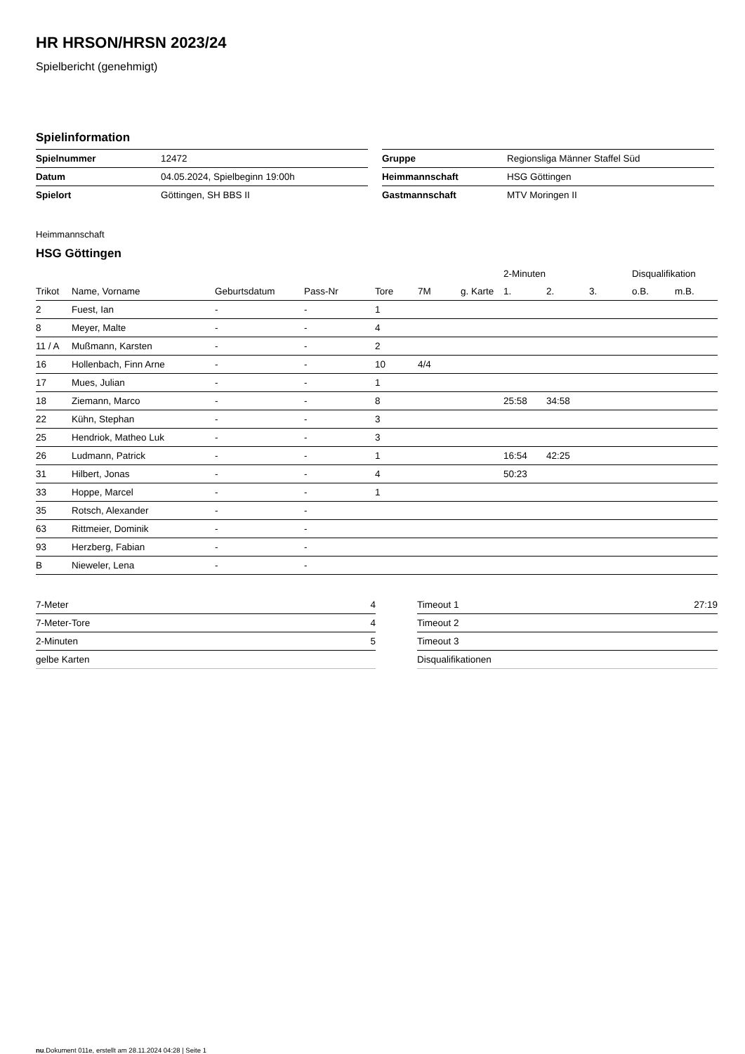HR HRSON/HRSN 2023/24
Spielbericht (genehmigt)
Spielinformation
| Spielnummer | 12472 |
| Datum | 04.05.2024, Spielbeginn 19:00h |
| Spielort | Göttingen, SH BBS II |
| Gruppe | Regionsliga Männer Staffel Süd |
| Heimmannschaft | HSG Göttingen |
| Gastmannschaft | MTV Moringen II |
Heimmannschaft
HSG Göttingen
| | | | | | | | 2-Minuten | | | Disqualifikation | |
| --- | --- | --- | --- | --- | --- | --- | --- | --- | --- | --- | --- |
| Trikot | Name, Vorname | Geburtsdatum | Pass-Nr | Tore | 7M | g. Karte | 1. | 2. | 3. | o.B. | m.B. |
| 2 | Fuest, Ian | - | - | 1 | | | | | | | |
| 8 | Meyer, Malte | - | - | 4 | | | | | | | |
| 11 / A | Mußmann, Karsten | - | - | 2 | | | | | | | |
| 16 | Hollenbach, Finn Arne | - | - | 10 | 4/4 | | | | | | |
| 17 | Mues, Julian | - | - | 1 | | | | | | | |
| 18 | Ziemann, Marco | - | - | 8 | | | 25:58 | 34:58 | | | |
| 22 | Kühn, Stephan | - | - | 3 | | | | | | | |
| 25 | Hendriok, Matheo Luk | - | - | 3 | | | | | | | |
| 26 | Ludmann, Patrick | - | - | 1 | | | 16:54 | 42:25 | | | |
| 31 | Hilbert, Jonas | - | - | 4 | | | 50:23 | | | | |
| 33 | Hoppe, Marcel | - | - | 1 | | | | | | | |
| 35 | Rotsch, Alexander | - | - | | | | | | | | |
| 63 | Rittmeier, Dominik | - | - | | | | | | | | |
| 93 | Herzberg, Fabian | - | - | | | | | | | | |
| B | Nieweler, Lena | - | - | | | | | | | | |
| 7-Meter | 4 |
| 7-Meter-Tore | 4 |
| 2-Minuten | 5 |
| gelbe Karten | |
| Timeout 1 | 27:19 |
| Timeout 2 | |
| Timeout 3 | |
| Disqualifikationen | |
nu.Dokument 011e, erstellt am 28.11.2024 04:28 | Seite 1